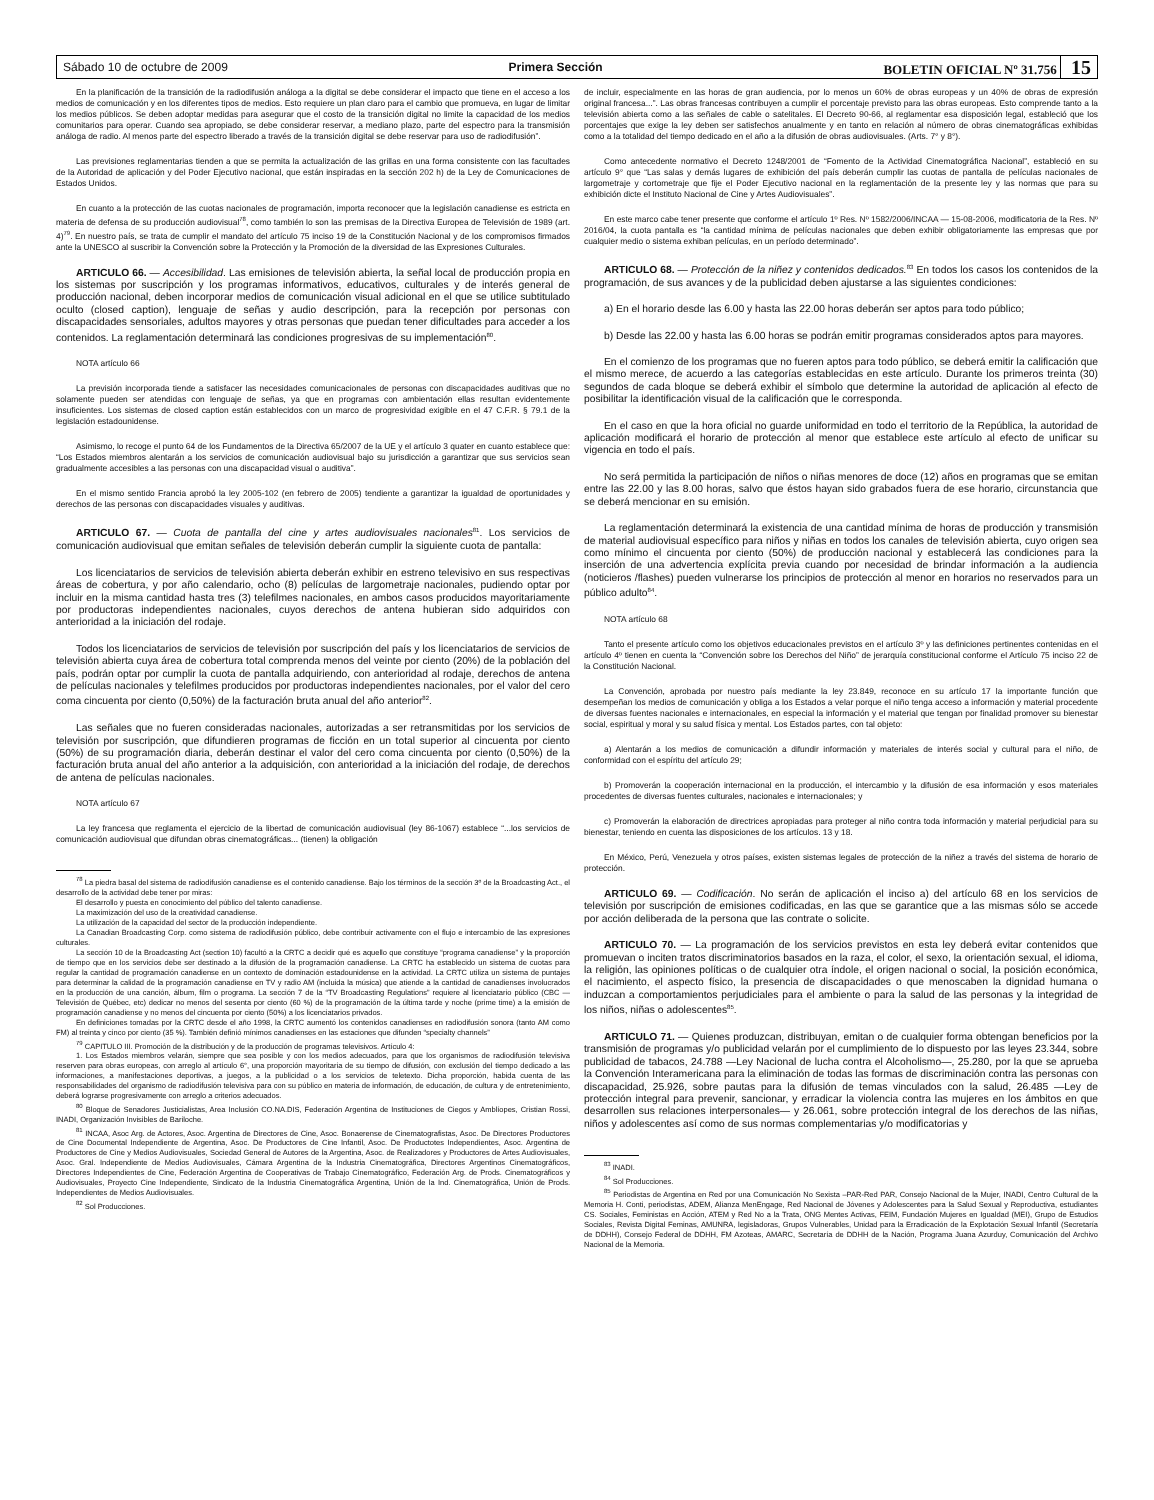Sábado 10 de octubre de 2009 Primera Sección BOLETIN OFICIAL Nº 31.756 15
En la planificación de la transición de la radiodifusión análoga a la digital se debe considerar el impacto que tiene en el acceso a los medios de comunicación y en los diferentes tipos de medios. Esto requiere un plan claro para el cambio que promueva, en lugar de limitar los medios públicos. Se deben adoptar medidas para asegurar que el costo de la transición digital no limite la capacidad de los medios comunitarios para operar. Cuando sea apropiado, se debe considerar reservar, a mediano plazo, parte del espectro para la transmisión análoga de radio. Al menos parte del espectro liberado a través de la transición digital se debe reservar para uso de radiodifusión”.
Las previsiones reglamentarias tienden a que se permita la actualización de las grillas en una forma consistente con las facultades de la Autoridad de aplicación y del Poder Ejecutivo nacional, que están inspiradas en la sección 202 h) de la Ley de Comunicaciones de Estados Unidos.
En cuanto a la protección de las cuotas nacionales de programación, importa reconocer que la legislación canadiense es estricta en materia de defensa de su producción audiovisual<sup>78</sup>, como también lo son las premisas de la Directiva Europea de Televisión de 1989 (art. 4)<sup>79</sup>. En nuestro país, se trata de cumplir el mandato del artículo 75 inciso 19 de la Constitución Nacional y de los compromisos firmados ante la UNESCO al suscribir la Convención sobre la Protección y la Promoción de la diversidad de las Expresiones Culturales.
ARTICULO 66. — Accesibilidad. Las emisiones de televisión abierta, la señal local de producción propia en los sistemas por suscripción y los programas informativos, educativos, culturales y de interés general de producción nacional, deben incorporar medios de comunicación visual adicional en el que se utilice subtitulado oculto (closed caption), lenguaje de señas y audio descripción, para la recepción por personas con discapacidades sensoriales, adultos mayores y otras personas que puedan tener dificultades para acceder a los contenidos. La reglamentación determinará las condiciones progresivas de su implementación<sup>80</sup>.
NOTA artículo 66
La previsión incorporada tiende a satisfacer las necesidades comunicacionales de personas con discapacidades auditivas que no solamente pueden ser atendidas con lenguaje de señas, ya que en programas con ambientación ellas resultan evidentemente insuficientes. Los sistemas de closed caption están establecidos con un marco de progresividad exigible en el 47 C.F.R. § 79.1 de la legislación estadounidense.
Asimismo, lo recoge el punto 64 de los Fundamentos de la Directiva 65/2007 de la UE y el artículo 3 quater en cuanto establece que: “Los Estados miembros alentarán a los servicios de comunicación audiovisual bajo su jurisdicción a garantizar que sus servicios sean gradualmente accesibles a las personas con una discapacidad visual o auditiva”.
En el mismo sentido Francia aprobó la ley 2005-102 (en febrero de 2005) tendiente a garantizar la igualdad de oportunidades y derechos de las personas con discapacidades visuales y auditivas.
ARTICULO 67. — Cuota de pantalla del cine y artes audiovisuales nacionales<sup>81</sup>. Los servicios de comunicación audiovisual que emitan señales de televisión deberán cumplir la siguiente cuota de pantalla:
Los licenciatarios de servicios de televisión abierta deberán exhibir en estreno televisivo en sus respectivas áreas de cobertura, y por año calendario, ocho (8) películas de largometraje nacionales, pudiendo optar por incluir en la misma cantidad hasta tres (3) telefilmes nacionales, en ambos casos producidos mayoritariamente por productoras independientes nacionales, cuyos derechos de antena hubieran sido adquiridos con anterioridad a la iniciación del rodaje.
Todos los licenciatarios de servicios de televisión por suscripción del país y los licenciatarios de servicios de televisión abierta cuya área de cobertura total comprenda menos del veinte por ciento (20%) de la población del país, podrán optar por cumplir la cuota de pantalla adquiriendo, con anterioridad al rodaje, derechos de antena de películas nacionales y telefilmes producidos por productoras independientes nacionales, por el valor del cero coma cincuenta por ciento (0,50%) de la facturación bruta anual del año anterior<sup>82</sup>.
Las señales que no fueren consideradas nacionales, autorizadas a ser retransmitidas por los servicios de televisión por suscripción, que difundieren programas de ficción en un total superior al cincuenta por ciento (50%) de su programación diaria, deberán destinar el valor del cero coma cincuenta por ciento (0,50%) de la facturación bruta anual del año anterior a la adquisición, con anterioridad a la iniciación del rodaje, de derechos de antena de películas nacionales.
NOTA artículo 67
La ley francesa que reglamenta el ejercicio de la libertad de comunicación audiovisual (ley 86-1067) establece “...los servicios de comunicación audiovisual que difundan obras cinematográficas... (tienen) la obligación
<sup>78</sup> La piedra basal del sistema de radiodifusión canadiense es el contenido canadiense. Bajo los términos de la sección 3º de la Broadcasting Act., el desarrollo de la actividad debe tener por miras:
El desarrollo y puesta en conocimiento del público del talento canadiense.
La maximización del uso de la creatividad canadiense.
La utilización de la capacidad del sector de la producción independiente.
La Canadian Broadcasting Corp. como sistema de radiodifusión público, debe contribuir activamente con el flujo e intercambio de las expresiones culturales.
La sección 10 de la Broadcasting Act (section 10) facultó a la CRTC a decidir qué es aquello que constituye “programa canadiense” y la proporción de tiempo que en los servicios debe ser destinado a la difusión de la programación canadiense. La CRTC ha establecido un sistema de cuotas para regular la cantidad de programación canadiense en un contexto de dominación estadounidense en la actividad. La CRTC utiliza un sistema de puntajes para determinar la calidad de la programación canadiense en TV y radio AM (incluida la música) que atiende a la cantidad de canadienses involucrados en la producción de una canción, álbum, film o programa. La sección 7 de la “TV Broadcasting Regulations” requiere al licenciatario público (CBC — Televisión de Québec, etc) dedicar no menos del sesenta por ciento (60 %) de la programación de la última tarde y noche (prime time) a la emisión de programación canadiense y no menos del cincuenta por ciento (50%) a los licenciatarios privados.
En definiciones tomadas por la CRTC desde el año 1998, la CRTC aumentó los contenidos canadienses en radiodifusión sonora (tanto AM como FM) al treinta y cinco por ciento (35 %). También definió mínimos canadienses en las estaciones que difunden “specialty channels”
<sup>79</sup> CAPITULO III. Promoción de la distribución y de la producción de programas televisivos. Artículo 4:
1. Los Estados miembros velarán, siempre que sea posible y con los medios adecuados, para que los organismos de radiodifusión televisiva reserven para obras europeas, con arreglo al artículo 6°, una proporción mayoritaria de su tiempo de difusión, con exclusión del tiempo dedicado a las informaciones, a manifestaciones deportivas, a juegos, a la publicidad o a los servicios de teletexto. Dicha proporción, habida cuenta de las responsabilidades del organismo de radiodifusión televisiva para con su público en materia de información, de educación, de cultura y de entretenimiento, deberá lograrse progresivamente con arreglo a criterios adecuados.
<sup>80</sup> Bloque de Senadores Justicialistas, Area Inclusión CO.NA.DIS, Federación Argentina de Instituciones de Ciegos y Amblíopes, Cristian Rossi, INADI, Organización Invisibles de Bariloche.
<sup>81</sup> INCAA, Asoc Arg. de Actores, Asoc. Argentina de Directores de Cine, Asoc. Bonaerense de Cinematografistas, Asoc. De Directores Productores de Cine Documental Independiente de Argentina, Asoc. De Productores de Cine Infantil, Asoc. De Productotes Independientes, Asoc. Argentina de Productores de Cine y Medios Audiovisuales, Sociedad General de Autores de la Argentina, Asoc. de Realizadores y Productores de Artes Audiovisuales, Asoc. Gral. Independiente de Medios Audiovisuales, Cámara Argentina de la Industria Cinematográfica, Directores Argentinos Cinematográficos, Directores Independientes de Cine, Federación Argentina de Cooperativas de Trabajo Cinematográfico, Federación Arg. de Prods. Cinematográficos y Audiovisuales, Proyecto Cine Independiente, Sindicato de la Industria Cinematográfica Argentina, Unión de la Ind. Cinematográfica, Unión de Prods. Independientes de Medios Audiovisuales.
<sup>82</sup> Sol Producciones.
de incluir, especialmente en las horas de gran audiencia, por lo menos un 60% de obras europeas y un 40% de obras de expresión original francesa...”. Las obras francesas contribuyen a cumplir el porcentaje previsto para las obras europeas. Esto comprende tanto a la televisión abierta como a las señales de cable o satelitales. El Decreto 90-66, al reglamentar esa disposición legal, estableció que los porcentajes que exige la ley deben ser satisfechos anualmente y en tanto en relación al número de obras cinematográficas exhibidas como a la totalidad del tiempo dedicado en el año a la difusión de obras audiovisuales. (Arts. 7° y 8°).
Como antecedente normativo el Decreto 1248/2001 de “Fomento de la Actividad Cinematográfica Nacional”, estableció en su artículo 9° que “Las salas y demás lugares de exhibición del país deberán cumplir las cuotas de pantalla de películas nacionales de largometraje y cortometraje que fije el Poder Ejecutivo nacional en la reglamentación de la presente ley y las normas que para su exhibición dicte el Instituto Nacional de Cine y Artes Audiovisuales”.
En este marco cabe tener presente que conforme el artículo 1º Res. Nº 1582/2006/INCAA — 15-08-2006, modificatoria de la Res. Nº 2016/04, la cuota pantalla es “la cantidad mínima de películas nacionales que deben exhibir obligatoriamente las empresas que por cualquier medio o sistema exhiban películas, en un período determinado”.
ARTICULO 68. — Protección de la niñez y contenidos dedicados.<sup>83</sup> En todos los casos los contenidos de la programación, de sus avances y de la publicidad deben ajustarse a las siguientes condiciones:
a) En el horario desde las 6.00 y hasta las 22.00 horas deberán ser aptos para todo público;
b) Desde las 22.00 y hasta las 6.00 horas se podrán emitir programas considerados aptos para mayores.
En el comienzo de los programas que no fueren aptos para todo público, se deberá emitir la calificación que el mismo merece, de acuerdo a las categorías establecidas en este artículo. Durante los primeros treinta (30) segundos de cada bloque se deberá exhibir el símbolo que determine la autoridad de aplicación al efecto de posibilitar la identificación visual de la calificación que le corresponda.
En el caso en que la hora oficial no guarde uniformidad en todo el territorio de la República, la autoridad de aplicación modificará el horario de protección al menor que establece este artículo al efecto de unificar su vigencia en todo el país.
No será permitida la participación de niños o niñas menores de doce (12) años en programas que se emitan entre las 22.00 y las 8.00 horas, salvo que éstos hayan sido grabados fuera de ese horario, circunstancia que se deberá mencionar en su emisión.
La reglamentación determinará la existencia de una cantidad mínima de horas de producción y transmisión de material audiovisual específico para niños y niñas en todos los canales de televisión abierta, cuyo origen sea como mínimo el cincuenta por ciento (50%) de producción nacional y establecerá las condiciones para la inserción de una advertencia explícita previa cuando por necesidad de brindar información a la audiencia (noticieros /flashes) pueden vulnerarse los principios de protección al menor en horarios no reservados para un público adulto<sup>84</sup>.
NOTA artículo 68
Tanto el presente artículo como los objetivos educacionales previstos en el artículo 3º y las definiciones pertinentes contenidas en el artículo 4º tienen en cuenta la “Convención sobre los Derechos del Niño” de jerarquía constitucional conforme el Artículo 75 inciso 22 de la Constitución Nacional.
La Convención, aprobada por nuestro país mediante la ley 23.849, reconoce en su artículo 17 la importante función que desempeñan los medios de comunicación y obliga a los Estados a velar porque el niño tenga acceso a información y material procedente de diversas fuentes nacionales e internacionales, en especial la información y el material que tengan por finalidad promover su bienestar social, espiritual y moral y su salud física y mental. Los Estados partes, con tal objeto:
a) Alentarán a los medios de comunicación a difundir información y materiales de interés social y cultural para el niño, de conformidad con el espíritu del artículo 29;
b) Promoverán la cooperación internacional en la producción, el intercambio y la difusión de esa información y esos materiales procedentes de diversas fuentes culturales, nacionales e internacionales; y
c) Promoverán la elaboración de directrices apropiadas para proteger al niño contra toda información y material perjudicial para su bienestar, teniendo en cuenta las disposiciones de los artículos. 13 y 18.
En México, Perú, Venezuela y otros países, existen sistemas legales de protección de la niñez a través del sistema de horario de protección.
ARTICULO 69. — Codificación. No serán de aplicación el inciso a) del artículo 68 en los servicios de televisión por suscripción de emisiones codificadas, en las que se garantice que a las mismas sólo se accede por acción deliberada de la persona que las contrate o solicite.
ARTICULO 70. — La programación de los servicios previstos en esta ley deberá evitar contenidos que promuevan o inciten tratos discriminatorios basados en la raza, el color, el sexo, la orientación sexual, el idioma, la religión, las opiniones políticas o de cualquier otra índole, el origen nacional o social, la posición económica, el nacimiento, el aspecto físico, la presencia de discapacidades o que menoscaben la dignidad humana o induzcan a comportamientos perjudiciales para el ambiente o para la salud de las personas y la integridad de los niños, niñas o adolescentes<sup>85</sup>.
ARTICULO 71. — Quienes produzcan, distribuyan, emitan o de cualquier forma obtengan beneficios por la transmisión de programas y/o publicidad velarán por el cumplimiento de lo dispuesto por las leyes 23.344, sobre publicidad de tabacos, 24.788 —Ley Nacional de lucha contra el Alcoholismo—, 25.280, por la que se aprueba la Convención Interamericana para la eliminación de todas las formas de discriminación contra las personas con discapacidad, 25.926, sobre pautas para la difusión de temas vinculados con la salud, 26.485 —Ley de protección integral para prevenir, sancionar, y erradicar la violencia contra las mujeres en los ámbitos en que desarrollen sus relaciones interpersonales— y 26.061, sobre protección integral de los derechos de las niñas, niños y adolescentes así como de sus normas complementarias y/o modificatorias y
<sup>83</sup> INADI.
<sup>84</sup> Sol Producciones.
<sup>85</sup> Periodistas de Argentina en Red por una Comunicación No Sexista –PAR-Red PAR, Consejo Nacional de la Mujer, INADI, Centro Cultural de la Memoria H. Conti, periodistas, ADEM, Alianza MenEngage, Red Nacional de Jóvenes y Adolescentes para la Salud Sexual y Reproductiva, estudiantes CS. Sociales, Feministas en Acción, ATEM y Red No a la Trata, ONG Mentes Activas, FEIM, Fundación Mujeres en Igualdad (MEI), Grupo de Estudios Sociales, Revista Digital Feminas, AMUNRA, legisladoras, Grupos Vulnerables, Unidad para la Erradicación de la Explotación Sexual Infantil (Secretaría de DDHH), Consejo Federal de DDHH, FM Azoteas, AMARC, Secretaría de DDHH de la Nación, Programa Juana Azurduy, Comunicación del Archivo Nacional de la Memoria.